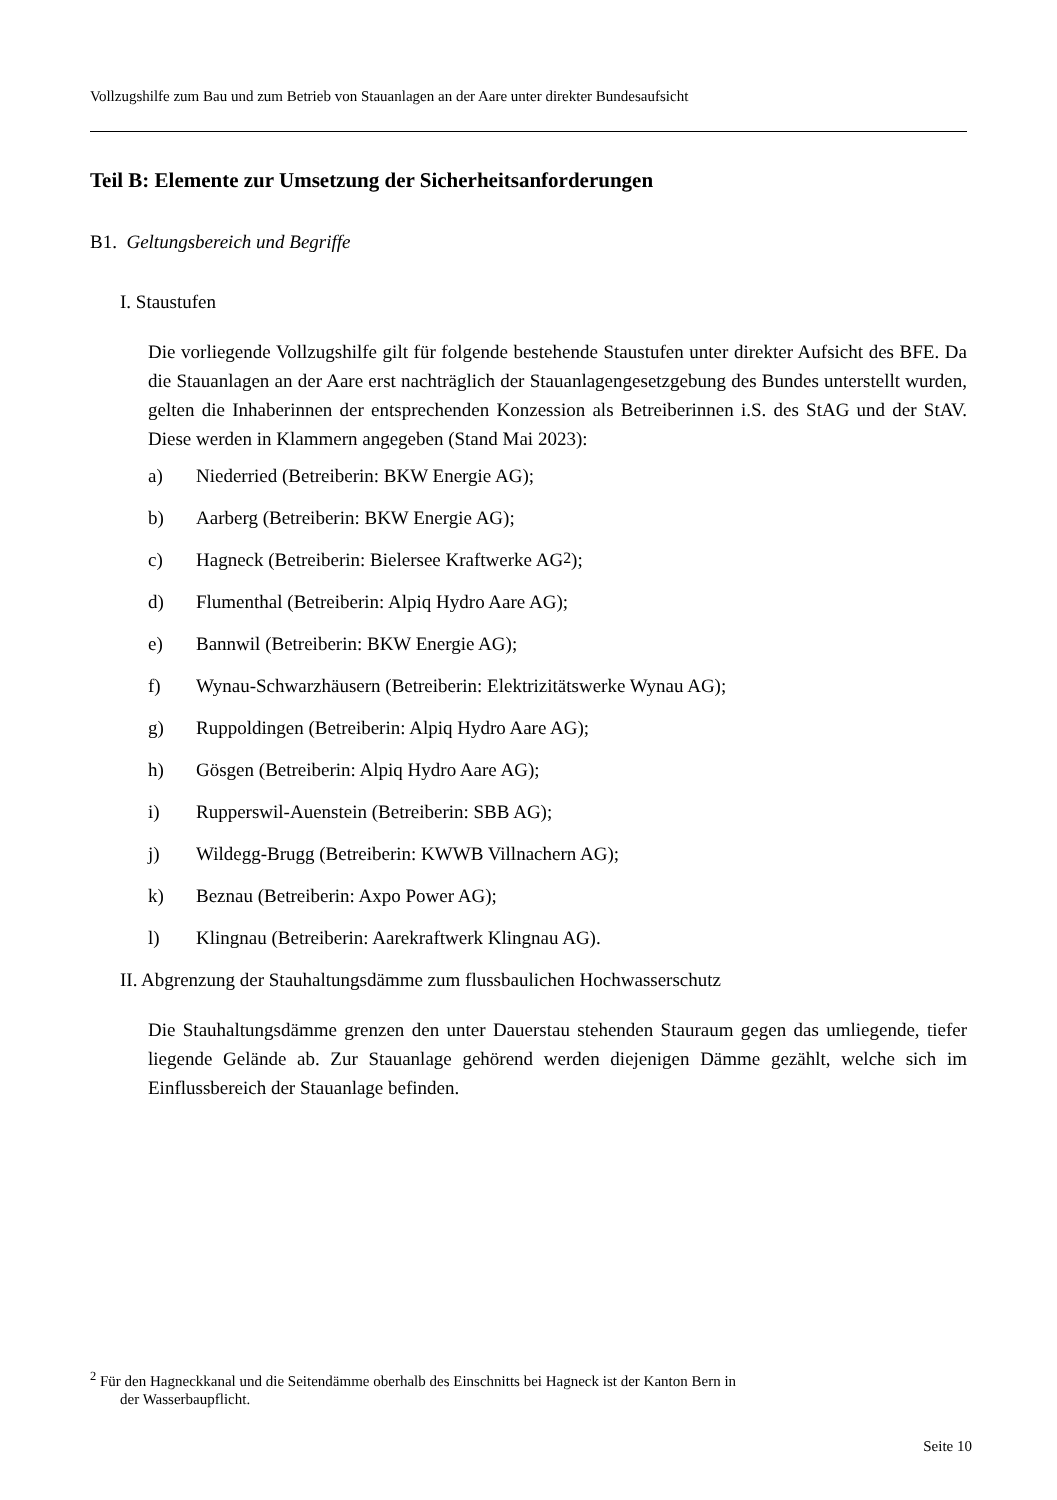Vollzugshilfe zum Bau und zum Betrieb von Stauanlagen an der Aare unter direkter Bundesaufsicht
Teil B: Elemente zur Umsetzung der Sicherheitsanforderungen
B1. Geltungsbereich und Begriffe
I. Staustufen
Die vorliegende Vollzugshilfe gilt für folgende bestehende Staustufen unter direkter Aufsicht des BFE. Da die Stauanlagen an der Aare erst nachträglich der Stauanlagengesetzgebung des Bundes unterstellt wurden, gelten die Inhaberinnen der entsprechenden Konzession als Betreiberinnen i.S. des StAG und der StAV. Diese werden in Klammern angegeben (Stand Mai 2023):
a) Niederried (Betreiberin: BKW Energie AG);
b) Aarberg (Betreiberin: BKW Energie AG);
c) Hagneck (Betreiberin: Bielersee Kraftwerke AG<sup>2</sup>);
d) Flumenthal (Betreiberin: Alpiq Hydro Aare AG);
e) Bannwil (Betreiberin: BKW Energie AG);
f) Wynau-Schwarzhäusern (Betreiberin: Elektrizitätswerke Wynau AG);
g) Ruppoldingen (Betreiberin: Alpiq Hydro Aare AG);
h) Gösgen (Betreiberin: Alpiq Hydro Aare AG);
i) Rupperswil-Auenstein (Betreiberin: SBB AG);
j) Wildegg-Brugg (Betreiberin: KWWB Villnachern AG);
k) Beznau (Betreiberin: Axpo Power AG);
l) Klingnau (Betreiberin: Aarekraftwerk Klingnau AG).
II. Abgrenzung der Stauhaltungsdämme zum flussbaulichen Hochwasserschutz
Die Stauhaltungsdämme grenzen den unter Dauerstau stehenden Stauraum gegen das umliegende, tiefer liegende Gelände ab. Zur Stauanlage gehörend werden diejenigen Dämme gezählt, welche sich im Einflussbereich der Stauanlage befinden.
<sup>2</sup> Für den Hagneckkanal und die Seitendämme oberhalb des Einschnitts bei Hagneck ist der Kanton Bern in
der Wasserbaupflicht.
Seite 10